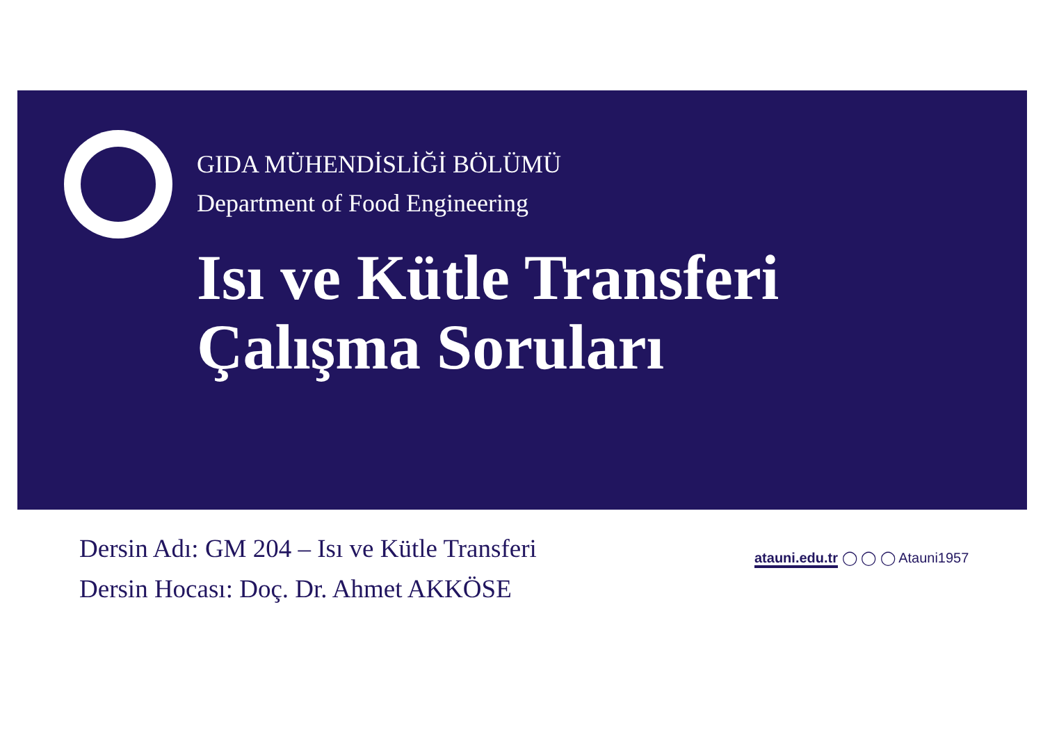GIDA MÜHENDİSLİĞİ BÖLÜMÜ
Department of Food Engineering
Isı ve Kütle Transferi
Çalışma Soruları
Dersin Adı: GM 204 – Isı ve Kütle Transferi
Dersin Hocası: Doç. Dr. Ahmet AKKÖSE
atauni.edu.tr ◯ ◯ ◯ Atauni1957